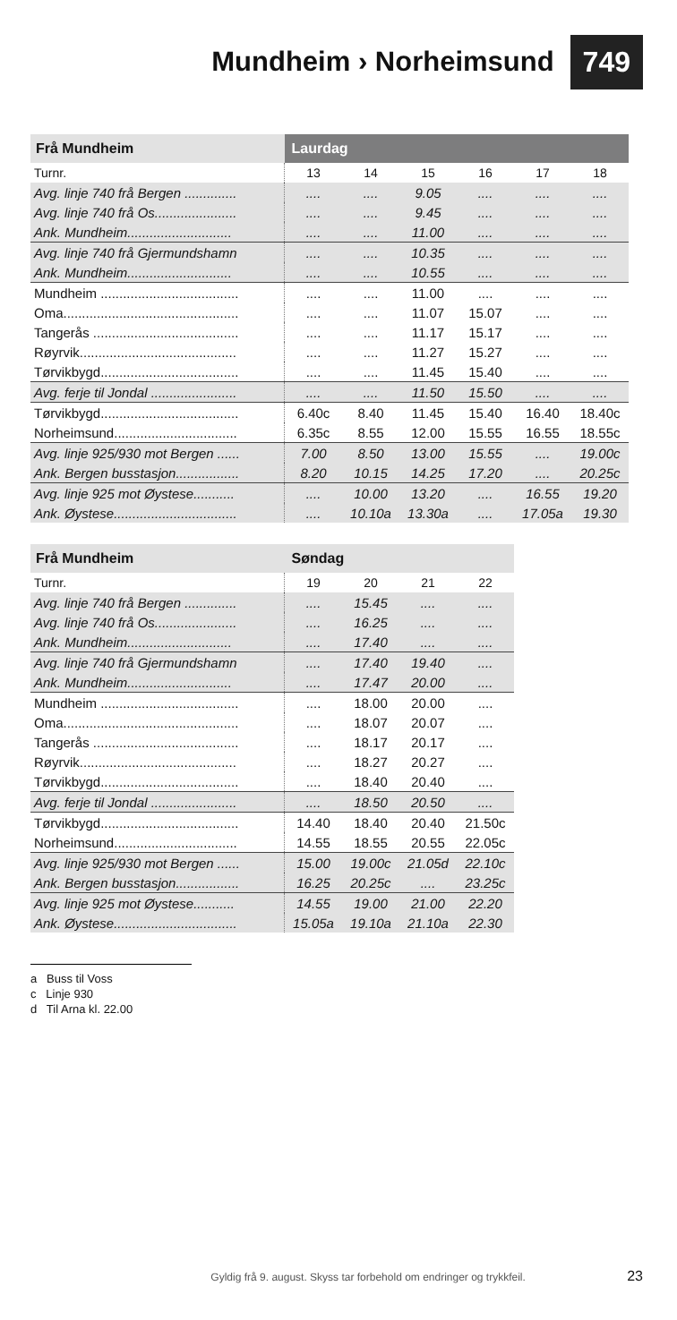Mundheim › Norheimsund
749
| Frå Mundheim | Laurdag | | | | | |
| --- | --- | --- | --- | --- | --- | --- |
| Turnr. | 13 | 14 | 15 | 16 | 17 | 18 |
| Avg. linje 740 frå Bergen .............. | .... | .... | 9.05 | .... | .... | .... |
| Avg. linje 740 frå Os...................... | .... | .... | 9.45 | .... | .... | .... |
| Ank. Mundheim............................ | .... | .... | 11.00 | .... | .... | .... |
| Avg. linje 740 frå Gjermundshamn | .... | .... | 10.35 | .... | .... | .... |
| Ank. Mundheim............................ | .... | .... | 10.55 | .... | .... | .... |
| Mundheim ..................................... | .... | .... | 11.00 | .... | .... | .... |
| Oma............................................... | .... | .... | 11.07 | 15.07 | .... | .... |
| Tangerås ....................................... | .... | .... | 11.17 | 15.17 | .... | .... |
| Røyrvik.......................................... | .... | .... | 11.27 | 15.27 | .... | .... |
| Tørvikbygd..................................... | .... | .... | 11.45 | 15.40 | .... | .... |
| Avg. ferje til Jondal ....................... | .... | .... | 11.50 | 15.50 | .... | .... |
| Tørvikbygd..................................... | 6.40c | 8.40 | 11.45 | 15.40 | 16.40 | 18.40c |
| Norheimsund................................. | 6.35c | 8.55 | 12.00 | 15.55 | 16.55 | 18.55c |
| Avg. linje 925/930 mot Bergen ...... | 7.00 | 8.50 | 13.00 | 15.55 | .... | 19.00c |
| Ank. Bergen busstasjon................. | 8.20 | 10.15 | 14.25 | 17.20 | .... | 20.25c |
| Avg. linje 925 mot Øystese........... | .... | 10.00 | 13.20 | .... | 16.55 | 19.20 |
| Ank. Øystese................................. | .... | 10.10a | 13.30a | .... | 17.05a | 19.30 |
| Frå Mundheim | Søndag | | | |
| --- | --- | --- | --- | --- |
| Turnr. | 19 | 20 | 21 | 22 |
| Avg. linje 740 frå Bergen .............. | .... | 15.45 | .... | .... |
| Avg. linje 740 frå Os...................... | .... | 16.25 | .... | .... |
| Ank. Mundheim............................ | .... | 17.40 | .... | .... |
| Avg. linje 740 frå Gjermundshamn | .... | 17.40 | 19.40 | .... |
| Ank. Mundheim............................ | .... | 17.47 | 20.00 | .... |
| Mundheim ..................................... | .... | 18.00 | 20.00 | .... |
| Oma............................................... | .... | 18.07 | 20.07 | .... |
| Tangerås ....................................... | .... | 18.17 | 20.17 | .... |
| Røyrvik.......................................... | .... | 18.27 | 20.27 | .... |
| Tørvikbygd..................................... | .... | 18.40 | 20.40 | .... |
| Avg. ferje til Jondal ....................... | .... | 18.50 | 20.50 | .... |
| Tørvikbygd..................................... | 14.40 | 18.40 | 20.40 | 21.50c |
| Norheimsund................................. | 14.55 | 18.55 | 20.55 | 22.05c |
| Avg. linje 925/930 mot Bergen ...... | 15.00 | 19.00c | 21.05d | 22.10c |
| Ank. Bergen busstasjon................. | 16.25 | 20.25c | .... | 23.25c |
| Avg. linje 925 mot Øystese........... | 14.55 | 19.00 | 21.00 | 22.20 |
| Ank. Øystese................................. | 15.05a | 19.10a | 21.10a | 22.30 |
a Buss til Voss
c Linje 930
d Til Arna kl. 22.00
Gyldig frå 9. august. Skyss tar forbehold om endringer og trykkfeil. 23